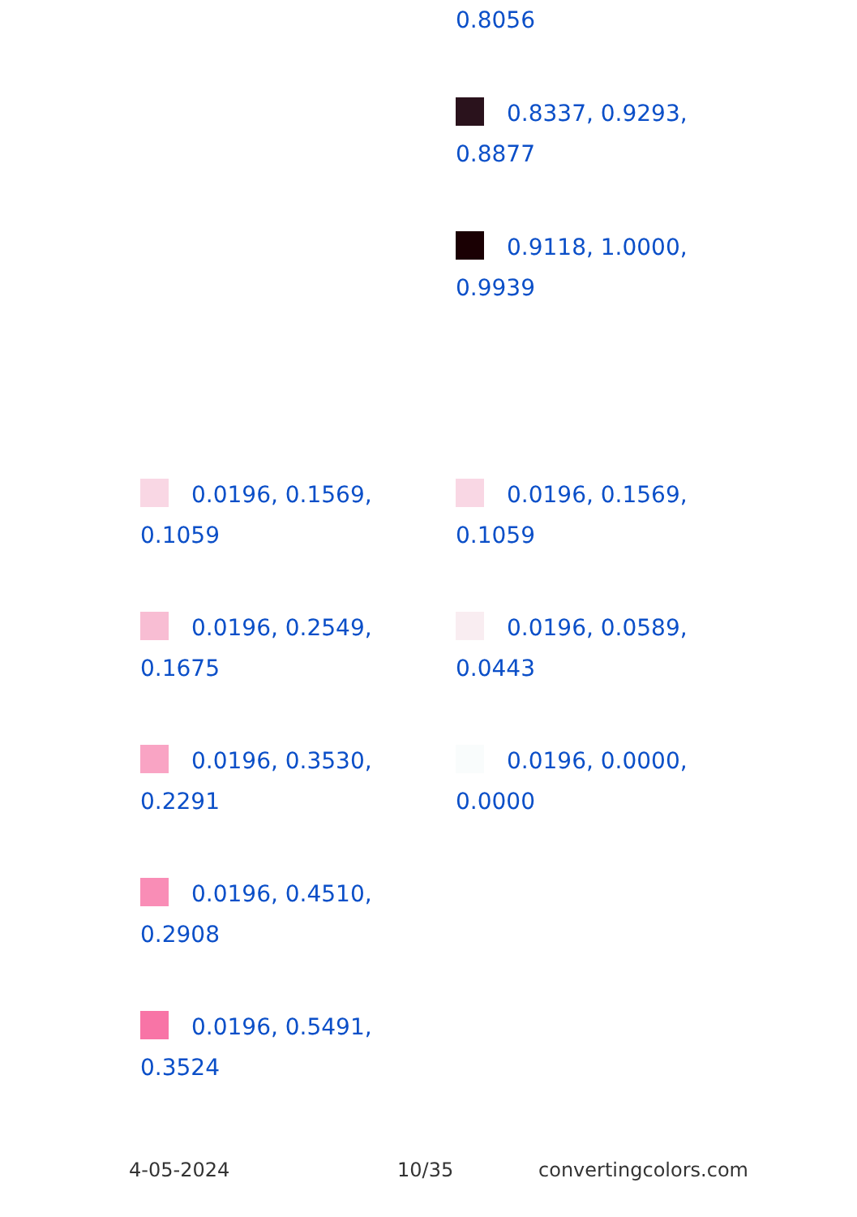0.8056
0.8337, 0.9293, 0.8877
0.9118, 1.0000, 0.9939
0.0196, 0.1569, 0.1059
0.0196, 0.1569, 0.1059
0.0196, 0.2549, 0.1675
0.0196, 0.0589, 0.0443
0.0196, 0.3530, 0.2291
0.0196, 0.0000, 0.0000
0.0196, 0.4510, 0.2908
0.0196, 0.5491, 0.3524
4-05-2024 10/35 convertingcolors.com